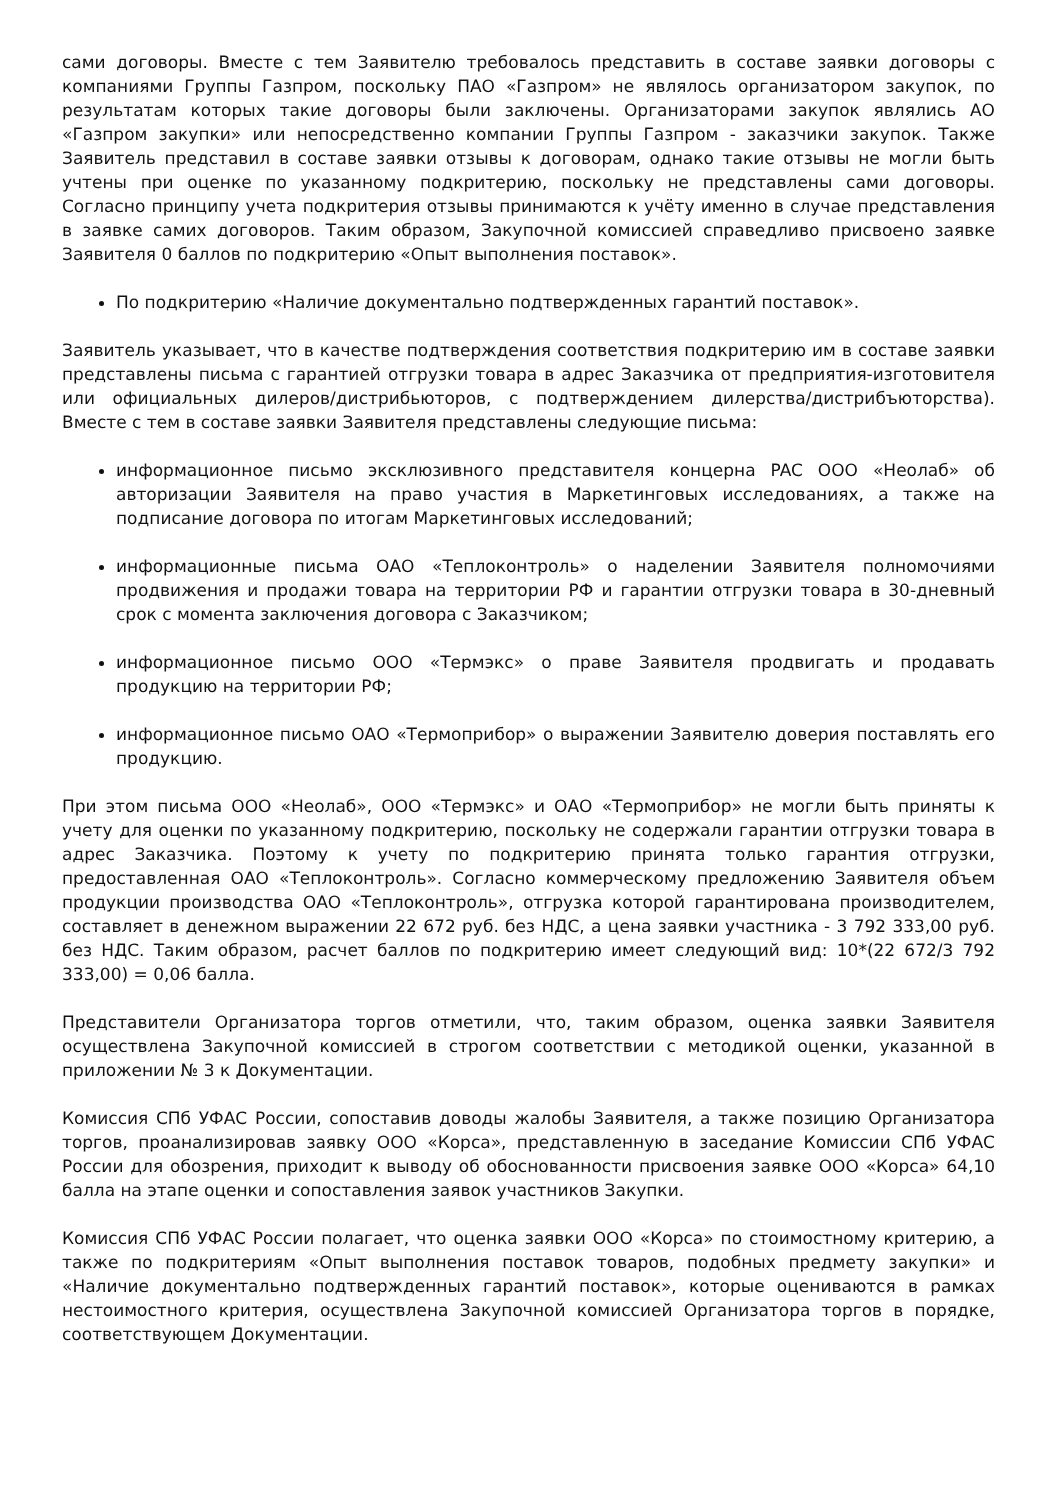сами договоры. Вместе с тем Заявителю требовалось представить в составе заявки договоры с компаниями Группы Газпром, поскольку ПАО «Газпром» не являлось организатором закупок, по результатам которых такие договоры были заключены. Организаторами закупок являлись АО «Газпром закупки» или непосредственно компании Группы Газпром - заказчики закупок. Также Заявитель представил в составе заявки отзывы к договорам, однако такие отзывы не могли быть учтены при оценке по указанному подкритерию, поскольку не представлены сами договоры. Согласно принципу учета подкритерия отзывы принимаются к учёту именно в случае представления в заявке самих договоров. Таким образом, Закупочной комиссией справедливо присвоено заявке Заявителя 0 баллов по подкритерию «Опыт выполнения поставок».
По подкритерию «Наличие документально подтвержденных гарантий поставок».
Заявитель указывает, что в качестве подтверждения соответствия подкритерию им в составе заявки представлены письма с гарантией отгрузки товара в адрес Заказчика от предприятия-изготовителя или официальных дилеров/дистрибьюторов, с подтверждением дилерства/дистрибъюторства). Вместе с тем в составе заявки Заявителя представлены следующие письма:
информационное письмо эксклюзивного представителя концерна PAC ООО «Неолаб» об авторизации Заявителя на право участия в Маркетинговых исследованиях, а также на подписание договора по итогам Маркетинговых исследований;
информационные письма ОАО «Теплоконтроль» о наделении Заявителя полномочиями продвижения и продажи товара на территории РФ и гарантии отгрузки товара в 30-дневный срок с момента заключения договора с Заказчиком;
информационное письмо ООО «Термэкс» о праве Заявителя продвигать и продавать продукцию на территории РФ;
информационное письмо ОАО «Термоприбор» о выражении Заявителю доверия поставлять его продукцию.
При этом письма ООО «Неолаб», ООО «Термэкс» и ОАО «Термоприбор» не могли быть приняты к учету для оценки по указанному подкритерию, поскольку не содержали гарантии отгрузки товара в адрес Заказчика. Поэтому к учету по подкритерию принята только гарантия отгрузки, предоставленная ОАО «Теплоконтроль». Согласно коммерческому предложению Заявителя объем продукции производства ОАО «Теплоконтроль», отгрузка которой гарантирована производителем, составляет в денежном выражении 22 672 руб. без НДС, а цена заявки участника - 3 792 333,00 руб. без НДС. Таким образом, расчет баллов по подкритерию имеет следующий вид: 10*(22 672/3 792 333,00) = 0,06 балла.
Представители Организатора торгов отметили, что, таким образом, оценка заявки Заявителя осуществлена Закупочной комиссией в строгом соответствии с методикой оценки, указанной в приложении № 3 к Документации.
Комиссия СПб УФАС России, сопоставив доводы жалобы Заявителя, а также позицию Организатора торгов, проанализировав заявку ООО «Корса», представленную в заседание Комиссии СПб УФАС России для обозрения, приходит к выводу об обоснованности присвоения заявке ООО «Корса» 64,10 балла на этапе оценки и сопоставления заявок участников Закупки.
Комиссия СПб УФАС России полагает, что оценка заявки ООО «Корса» по стоимостному критерию, а также по подкритериям «Опыт выполнения поставок товаров, подобных предмету закупки» и «Наличие документально подтвержденных гарантий поставок», которые оцениваются в рамках нестоимостного критерия, осуществлена Закупочной комиссией Организатора торгов в порядке, соответствующем Документации.